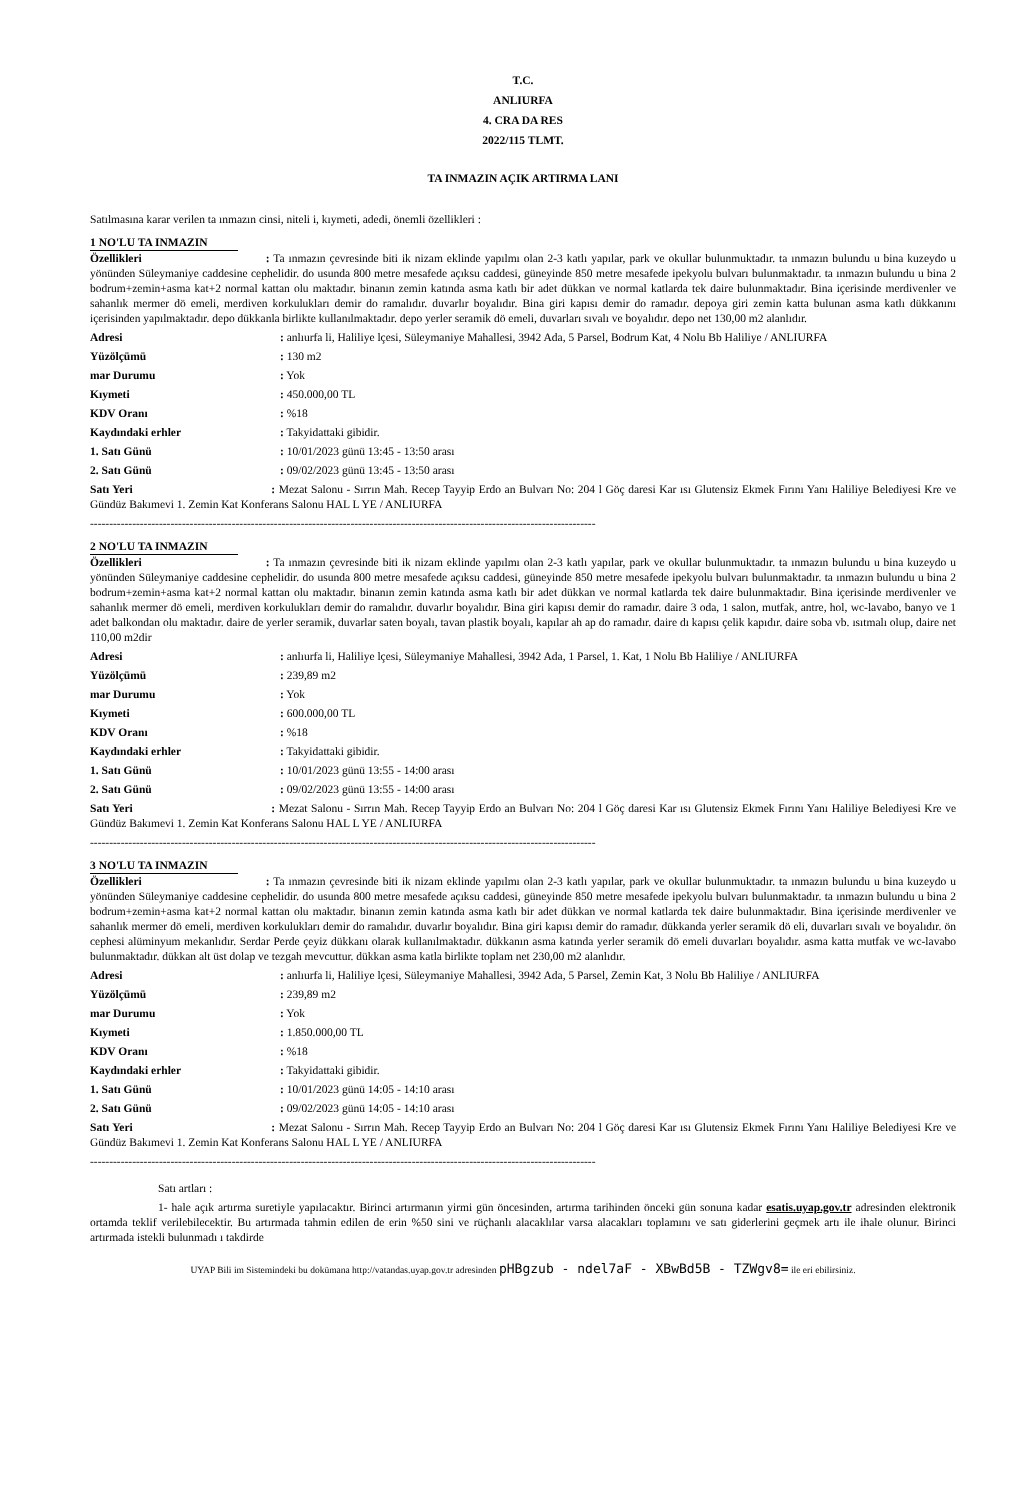T.C.
ANLIURFA
4. CRA DA RES
2022/115 TLMT.
TA INMAZIN AÇIK ARTIRMA LANI
Satılmasına karar verilen ta ınmazın cinsi, niteli i, kıymeti, adedi, önemli özellikleri :
1 NO'LU TA INMAZIN
Özellikleri : Ta ınmazın çevresinde biti ik nizam eklinde yapılmı olan 2-3 katlı yapılar, park ve okullar bulunmuktadır. ta ınmazın bulundu u bina kuzeydo u yönünden Süleymaniye caddesine cephelidir. do usunda 800 metre mesafede açıksu caddesi, güneyinde 850 metre mesafede ipekyolu bulvarı bulunmaktadır. ta ınmazın bulundu u bina 2 bodrum+zemin+asma kat+2 normal kattan olu maktadır. binanın zemin katında asma katlı bir adet dükkan ve normal katlarda tek daire bulunmaktadır. Bina içerisinde merdivenler ve sahanlık mermer dö emeli, merdiven korkulukları demir do ramalıdır. duvarlır boyalıdır. Bina giri kapısı demir do ramadır. depoya giri zemin katta bulunan asma katlı dükkanını içerisinden yapılmaktadır. depo dükkanla birlikte kullanılmaktadır. depo yerler seramik dö emeli, duvarları sıvalı ve boyalıdır. depo net 130,00 m2 alanlıdır.
Adresi: anlıurfa li, Haliliye lçesi, Süleymaniye Mahallesi, 3942 Ada, 5 Parsel, Bodrum Kat, 4 Nolu Bb Haliliye / ANLIURFA
Yüzölçümü: 130 m2
mar Durumu: Yok
Kıymeti: 450.000,00 TL
KDV Oranı: %18
Kaydındaki erhler: Takyidattaki gibidir.
1. Satı Günü: 10/01/2023 günü 13:45 - 13:50 arası
2. Satı Günü: 09/02/2023 günü 13:45 - 13:50 arası
Satı Yeri : Mezat Salonu - Sırrın Mah. Recep Tayyip Erdo an Bulvarı No: 204 l Göç daresi Kar ısı Glutensiz Ekmek Fırını Yanı Haliliye Belediyesi Kre ve Gündüz Bakımevi 1. Zemin Kat Konferans Salonu HAL L YE / ANLIURFA
------------------------------------------------------------------------------------------------------------------------------------
2 NO'LU TA INMAZIN
Özellikleri : Ta ınmazın çevresinde biti ik nizam eklinde yapılmı olan 2-3 katlı yapılar, park ve okullar bulunmuktadır. ta ınmazın bulundu u bina kuzeydo u yönünden Süleymaniye caddesine cephelidir. do usunda 800 metre mesafede açıksu caddesi, güneyinde 850 metre mesafede ipekyolu bulvarı bulunmaktadır. ta ınmazın bulundu u bina 2 bodrum+zemin+asma kat+2 normal kattan olu maktadır. binanın zemin katında asma katlı bir adet dükkan ve normal katlarda tek daire bulunmaktadır. Bina içerisinde merdivenler ve sahanlık mermer dö emeli, merdiven korkulukları demir do ramalıdır. duvarlır boyalıdır. Bina giri kapısı demir do ramadır. daire 3 oda, 1 salon, mutfak, antre, hol, wc-lavabo, banyo ve 1 adet balkondan olu maktadır. daire de yerler seramik, duvarlar saten boyalı, tavan plastik boyalı, kapılar ah ap do ramadır. daire dı kapısı çelik kapıdır. daire soba vb. ısıtmalı olup, daire net 110,00 m2dir
Adresi: anlıurfa li, Haliliye lçesi, Süleymaniye Mahallesi, 3942 Ada, 1 Parsel, 1. Kat, 1 Nolu Bb Haliliye / ANLIURFA
Yüzölçümü: 239,89 m2
mar Durumu: Yok
Kıymeti: 600.000,00 TL
KDV Oranı: %18
Kaydındaki erhler: Takyidattaki gibidir.
1. Satı Günü: 10/01/2023 günü 13:55 - 14:00 arası
2. Satı Günü: 09/02/2023 günü 13:55 - 14:00 arası
Satı Yeri : Mezat Salonu - Sırrın Mah. Recep Tayyip Erdo an Bulvarı No: 204 l Göç daresi Kar ısı Glutensiz Ekmek Fırını Yanı Haliliye Belediyesi Kre ve Gündüz Bakımevi 1. Zemin Kat Konferans Salonu HAL L YE / ANLIURFA
------------------------------------------------------------------------------------------------------------------------------------
3 NO'LU TA INMAZIN
Özellikleri : Ta ınmazın çevresinde biti ik nizam eklinde yapılmı olan 2-3 katlı yapılar, park ve okullar bulunmuktadır. ta ınmazın bulundu u bina kuzeydo u yönünden Süleymaniye caddesine cephelidir. do usunda 800 metre mesafede açıksu caddesi, güneyinde 850 metre mesafede ipekyolu bulvarı bulunmaktadır. ta ınmazın bulundu u bina 2 bodrum+zemin+asma kat+2 normal kattan olu maktadır. binanın zemin katında asma katlı bir adet dükkan ve normal katlarda tek daire bulunmaktadır. Bina içerisinde merdivenler ve sahanlık mermer dö emeli, merdiven korkulukları demir do ramalıdır. duvarlır boyalıdır. Bina giri kapısı demir do ramadır. dükkanda yerler seramik dö eli, duvarları sıvalı ve boyalıdır. ön cephesi alüminyum mekanlıdır. Serdar Perde çeyiz dükkanı olarak kullanılmaktadır. dükkanın asma katında yerler seramik dö emeli duvarları boyalıdır. asma katta mutfak ve wc-lavabo bulunmaktadır. dükkan alt üst dolap ve tezgah mevcuttur. dükkan asma katla birlikte toplam net 230,00 m2 alanlıdır.
Adresi: anlıurfa li, Haliliye lçesi, Süleymaniye Mahallesi, 3942 Ada, 5 Parsel, Zemin Kat, 3 Nolu Bb Haliliye / ANLIURFA
Yüzölçümü: 239,89 m2
mar Durumu: Yok
Kıymeti: 1.850.000,00 TL
KDV Oranı: %18
Kaydındaki erhler: Takyidattaki gibidir.
1. Satı Günü: 10/01/2023 günü 14:05 - 14:10 arası
2. Satı Günü: 09/02/2023 günü 14:05 - 14:10 arası
Satı Yeri : Mezat Salonu - Sırrın Mah. Recep Tayyip Erdo an Bulvarı No: 204 l Göç daresi Kar ısı Glutensiz Ekmek Fırını Yanı Haliliye Belediyesi Kre ve Gündüz Bakımevi 1. Zemin Kat Konferans Salonu HAL L YE / ANLIURFA
------------------------------------------------------------------------------------------------------------------------------------
Satı artları :
1- hale açık artırma suretiyle yapılacaktır. Birinci artırmanın yirmi gün öncesinden, artırma tarihinden önceki gün sonuna kadar esatis.uyap.gov.tr adresinden elektronik ortamda teklif verilebilecektir. Bu artırmada tahmin edilen de erin %50 sini ve rüçhanlı alacaklılar varsa alacakları toplamını ve satı giderlerini geçmek artı ile ihale olunur. Birinci artırmada istekli bulunmadı ı takdirde
UYAP Bili im Sistemindeki bu dokümana http://vatandas.uyap.gov.tr adresinden pHBgzub - ndel7aF - XBwBd5B - TZWgv8= ile eri ebilirsiniz.